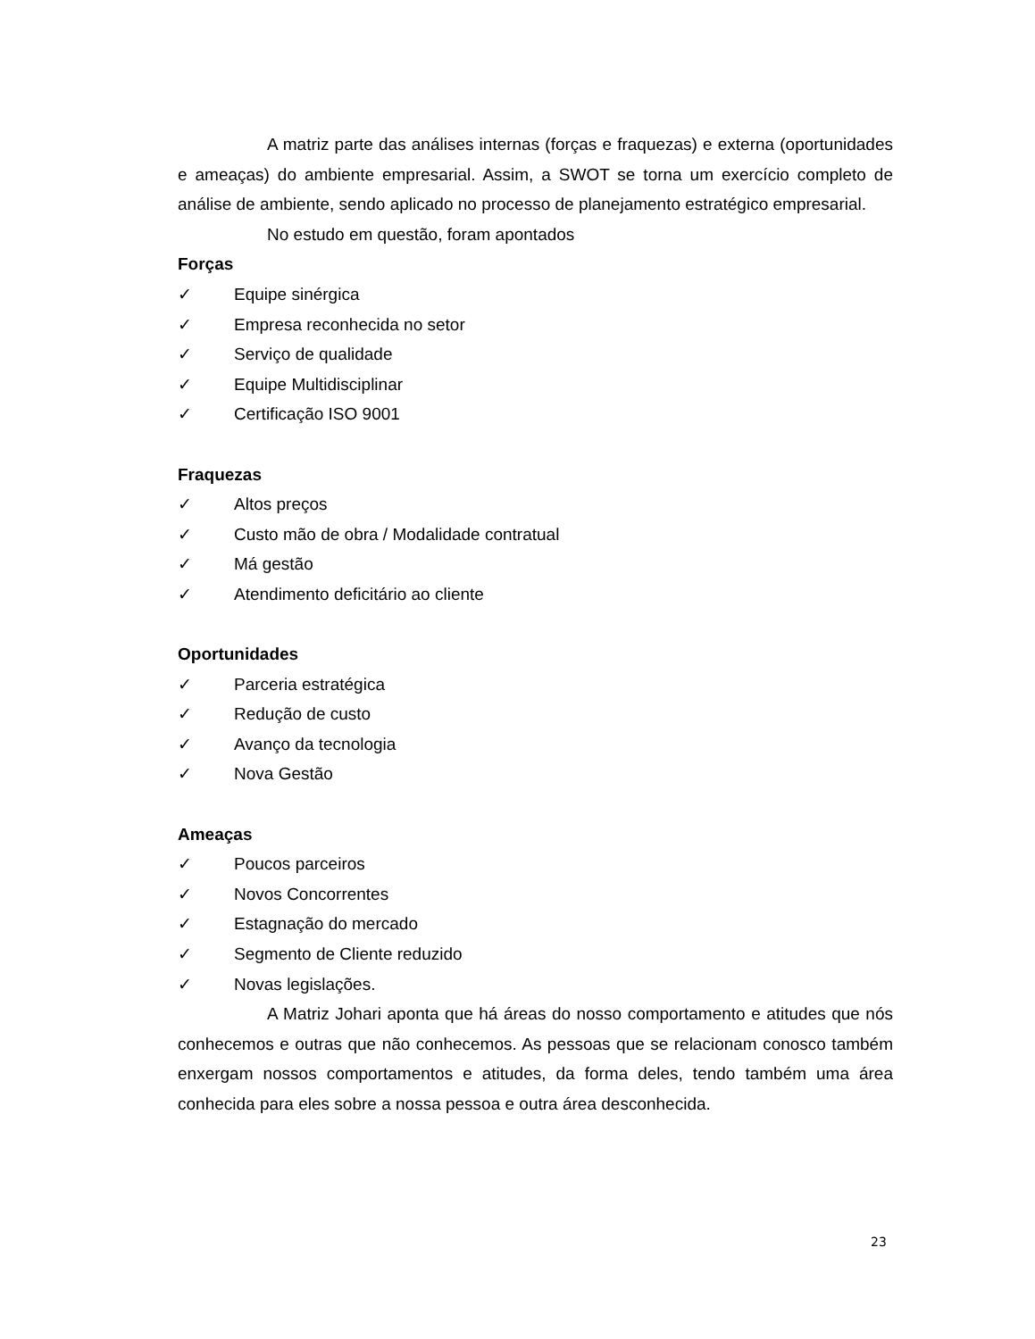A matriz parte das análises internas (forças e fraquezas) e externa (oportunidades e ameaças) do ambiente empresarial. Assim, a SWOT se torna um exercício completo de análise de ambiente, sendo aplicado no processo de planejamento estratégico empresarial.
No estudo em questão, foram apontados
Forças
✓ Equipe sinérgica
✓ Empresa reconhecida no setor
✓ Serviço de qualidade
✓ Equipe Multidisciplinar
✓ Certificação ISO 9001
Fraquezas
✓ Altos preços
✓ Custo mão de obra / Modalidade contratual
✓ Má gestão
✓ Atendimento deficitário ao cliente
Oportunidades
✓ Parceria estratégica
✓ Redução de custo
✓ Avanço da tecnologia
✓ Nova Gestão
Ameaças
✓ Poucos parceiros
✓ Novos Concorrentes
✓ Estagnação do mercado
✓ Segmento de Cliente reduzido
✓ Novas legislações.
A Matriz Johari aponta que há áreas do nosso comportamento e atitudes que nós conhecemos e outras que não conhecemos. As pessoas que se relacionam conosco também enxergam nossos comportamentos e atitudes, da forma deles, tendo também uma área conhecida para eles sobre a nossa pessoa e outra área desconhecida.
23